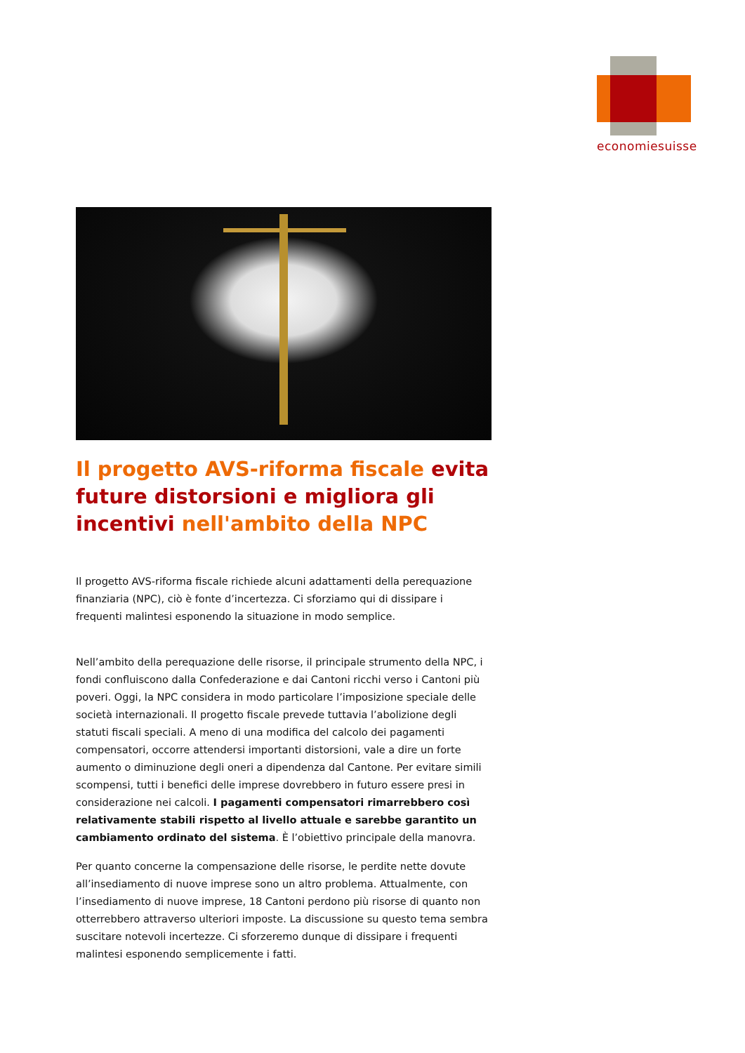economiesuisse
Il progetto AVS-riforma fiscale evita future distorsioni e migliora gli incentivi nell'ambito della NPC
Il progetto AVS-riforma fiscale richiede alcuni adattamenti della perequazione finanziaria (NPC), ciò è fonte d’incertezza. Ci sforziamo qui di dissipare i frequenti malintesi esponendo la situazione in modo semplice.
Nell’ambito della perequazione delle risorse, il principale strumento della NPC, i fondi confluiscono dalla Confederazione e dai Cantoni ricchi verso i Cantoni più poveri. Oggi, la NPC considera in modo particolare l’imposizione speciale delle società internazionali. Il progetto fiscale prevede tuttavia l’abolizione degli statuti fiscali speciali. A meno di una modifica del calcolo dei pagamenti compensatori, occorre attendersi importanti distorsioni, vale a dire un forte aumento o diminuzione degli oneri a dipendenza dal Cantone. Per evitare simili scompensi, tutti i benefici delle imprese dovrebbero in futuro essere presi in considerazione nei calcoli. I pagamenti compensatori rimarrebbero così relativamente stabili rispetto al livello attuale e sarebbe garantito un cambiamento ordinato del sistema. È l’obiettivo principale della manovra.
Per quanto concerne la compensazione delle risorse, le perdite nette dovute all’insediamento di nuove imprese sono un altro problema. Attualmente, con l’insediamento di nuove imprese, 18 Cantoni perdono più risorse di quanto non otterrebbero attraverso ulteriori imposte. La discussione su questo tema sembra suscitare notevoli incertezze. Ci sforzeremo dunque di dissipare i frequenti malintesi esponendo semplicemente i fatti.